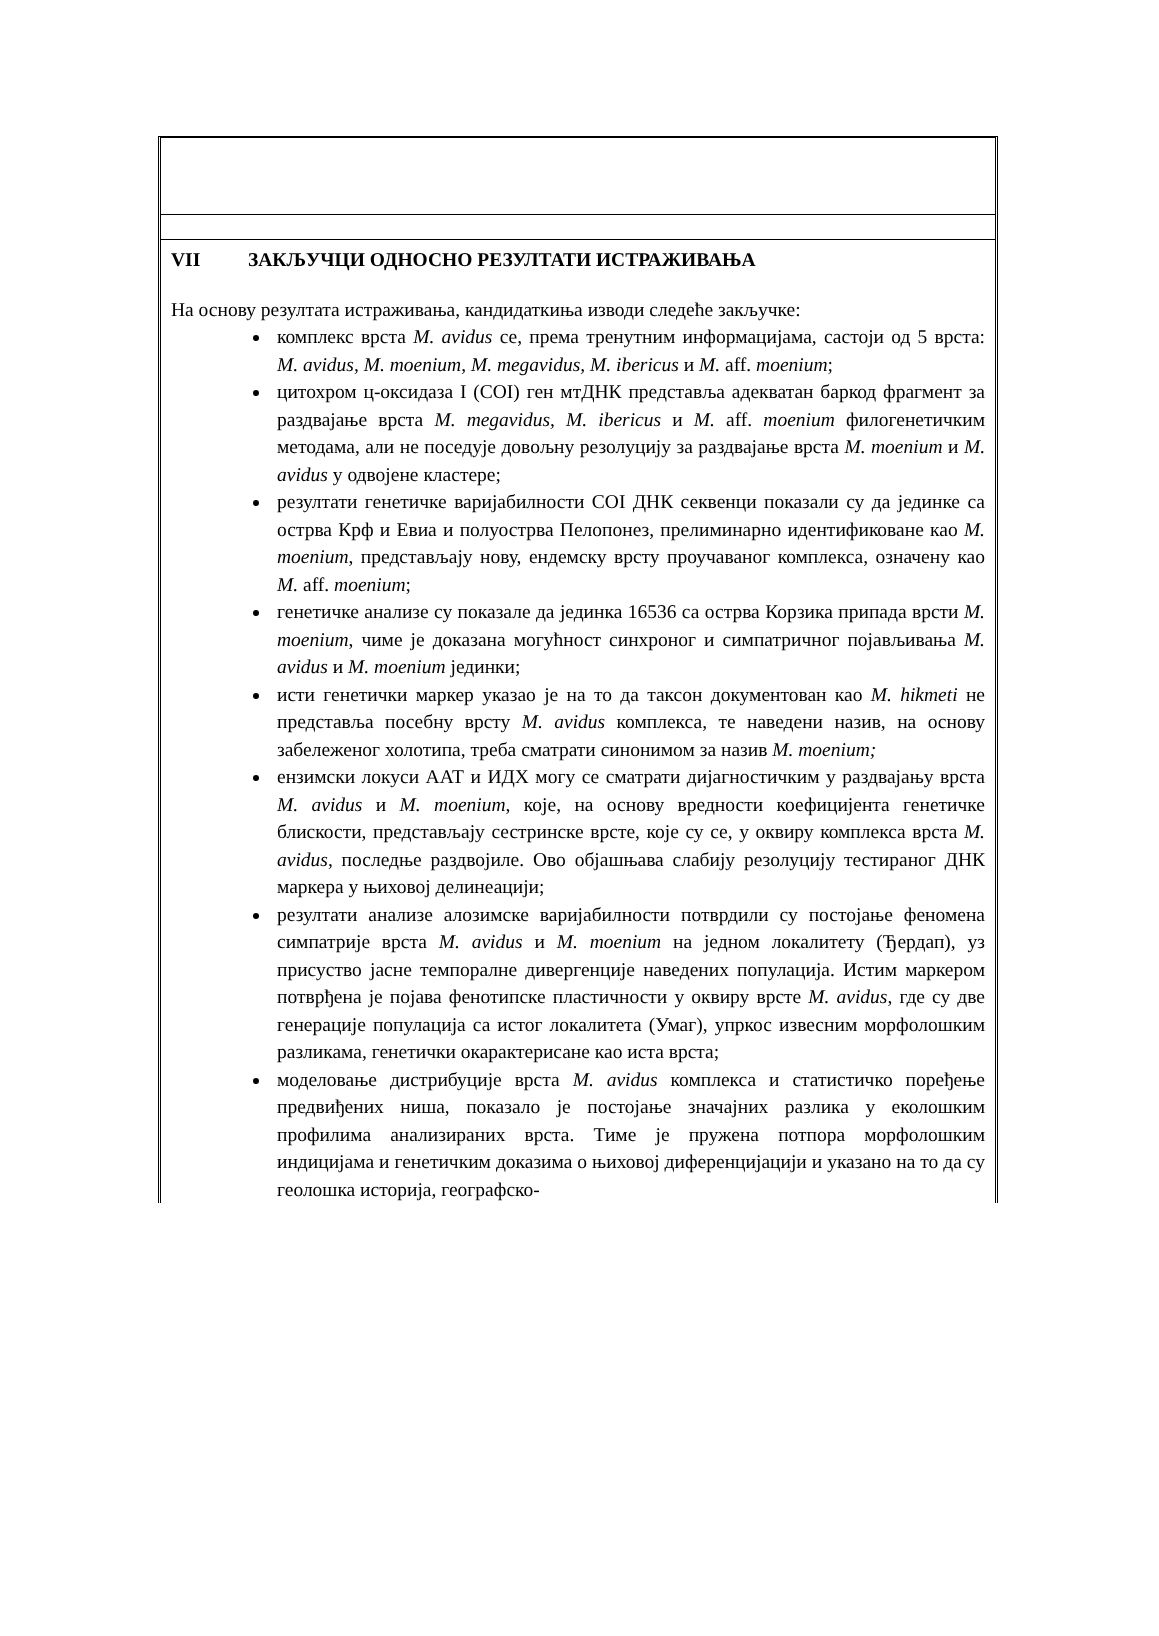VII ЗАКЉУЧЦИ ОДНОСНО РЕЗУЛТАТИ ИСТРАЖИВАЊА
На основу резултата истраживања, кандидаткиња изводи следеће закључке:
комплекс врста M. avidus се, према тренутним информацијама, састоји од 5 врста: M. avidus, M. moenium, M. megavidus, M. ibericus и M. aff. moenium;
цитохром ц-оксидаза I (COI) ген мтДНК представља адекватан баркод фрагмент за раздвајање врста M. megavidus, M. ibericus и M. aff. moenium филогенетичким методама, али не поседује довољну резолуцију за раздвајање врста M. moenium и M. avidus у одвојене кластере;
резултати генетичке варијабилности COI ДНК секвенци показали су да јединке са острва Крф и Евиа и полуострва Пелопонез, прелиминарно идентификоване као M. moenium, представљају нову, ендемску врсту проучаваног комплекса, означену као M. aff. moenium;
генетичке анализе су показале да јединка 16536 са острва Корзика припада врсти M. moenium, чиме је доказана могућност синхроног и симпатричног појављивања M. avidus и M. moenium јединки;
исти генетички маркер указао је на то да таксон документован као M. hikmeti не представља посебну врсту M. avidus комплекса, те наведени назив, на основу забележеног холотипа, треба сматрати синонимом за назив M. moenium;
ензимски локуси ААТ и ИДХ могу се сматрати дијагностичким у раздвајању врста M. avidus и M. moenium, које, на основу вредности коефицијента генетичке блискости, представљају сестринске врсте, које су се, у оквиру комплекса врста M. avidus, последње раздвојиле. Ово објашњава слабију резолуцију тестираног ДНК маркера у њиховој делинеацији;
резултати анализе алозимске варијабилности потврдили су постојање феномена симпатрије врста M. avidus и M. moenium на једном локалитету (Ђердап), уз присуство јасне темпоралне дивергенције наведених популација. Истим маркером потврђена је појава фенотипске пластичности у оквиру врсте M. avidus, где су две генерације популација са истог локалитета (Умаг), упркос извесним морфолошким разликама, генетички окарактерисане као иста врста;
моделовање дистрибуције врста M. avidus комплекса и статистичко поређење предвиђених ниша, показало је постојање значајних разлика у еколошким профилима анализираних врста. Тиме је пружена потпора морфолошким индицијама и генетичким доказима о њиховој диференцијацији и указано на то да су геолошка историја, географско-